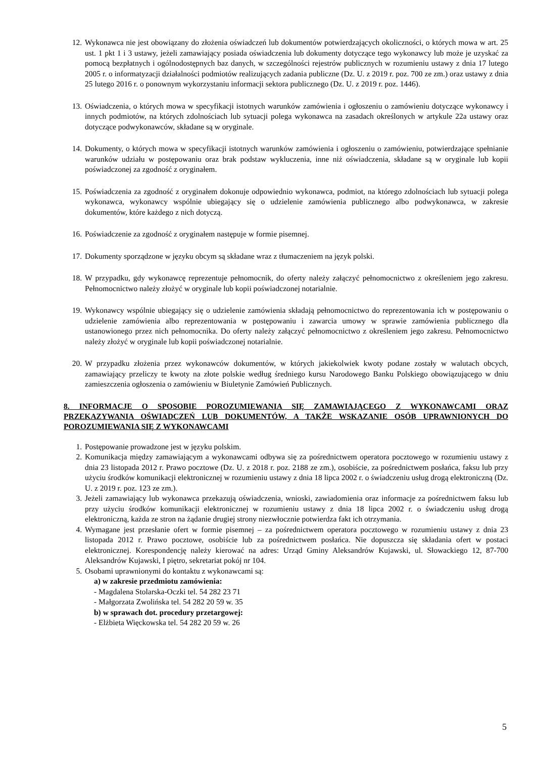12. Wykonawca nie jest obowiązany do złożenia oświadczeń lub dokumentów potwierdzających okoliczności, o których mowa w art. 25 ust. 1 pkt 1 i 3 ustawy, jeżeli zamawiający posiada oświadczenia lub dokumenty dotyczące tego wykonawcy lub może je uzyskać za pomocą bezpłatnych i ogólnodostępnych baz danych, w szczególności rejestrów publicznych w rozumieniu ustawy z dnia 17 lutego 2005 r. o informatyzacji działalności podmiotów realizujących zadania publiczne (Dz. U. z 2019 r. poz. 700 ze zm.) oraz ustawy z dnia 25 lutego 2016 r. o ponownym wykorzystaniu informacji sektora publicznego (Dz. U. z 2019 r. poz. 1446).
13. Oświadczenia, o których mowa w specyfikacji istotnych warunków zamówienia i ogłoszeniu o zamówieniu dotyczące wykonawcy i innych podmiotów, na których zdolnościach lub sytuacji polega wykonawca na zasadach określonych w artykule 22a ustawy oraz dotyczące podwykonawców, składane są w oryginale.
14. Dokumenty, o których mowa w specyfikacji istotnych warunków zamówienia i ogłoszeniu o zamówieniu, potwierdzające spełnianie warunków udziału w postępowaniu oraz brak podstaw wykluczenia, inne niż oświadczenia, składane są w oryginale lub kopii poświadczonej za zgodność z oryginałem.
15. Poświadczenia za zgodność z oryginałem dokonuje odpowiednio wykonawca, podmiot, na którego zdolnościach lub sytuacji polega wykonawca, wykonawcy wspólnie ubiegający się o udzielenie zamówienia publicznego albo podwykonawca, w zakresie dokumentów, które każdego z nich dotyczą.
16. Poświadczenie za zgodność z oryginałem następuje w formie pisemnej.
17. Dokumenty sporządzone w języku obcym są składane wraz z tłumaczeniem na język polski.
18. W przypadku, gdy wykonawcę reprezentuje pełnomocnik, do oferty należy załączyć pełnomocnictwo z określeniem jego zakresu. Pełnomocnictwo należy złożyć w oryginale lub kopii poświadczonej notarialnie.
19. Wykonawcy wspólnie ubiegający się o udzielenie zamówienia składają pełnomocnictwo do reprezentowania ich w postępowaniu o udzielenie zamówienia albo reprezentowania w postępowaniu i zawarcia umowy w sprawie zamówienia publicznego dla ustanowionego przez nich pełnomocnika. Do oferty należy załączyć pełnomocnictwo z określeniem jego zakresu. Pełnomocnictwo należy złożyć w oryginale lub kopii poświadczonej notarialnie.
20. W przypadku złożenia przez wykonawców dokumentów, w których jakiekolwiek kwoty podane zostały w walutach obcych, zamawiający przeliczy te kwoty na złote polskie według średniego kursu Narodowego Banku Polskiego obowiązującego w dniu zamieszczenia ogłoszenia o zamówieniu w Biuletynie Zamówień Publicznych.
8. INFORMACJE O SPOSOBIE POROZUMIEWANIA SIĘ ZAMAWIAJĄCEGO Z WYKONAWCAMI ORAZ PRZEKAZYWANIA OŚWIADCZEŃ LUB DOKUMENTÓW, A TAKŻE WSKAZANIE OSÓB UPRAWNIONYCH DO POROZUMIEWANIA SIĘ Z WYKONAWCAMI
1. Postępowanie prowadzone jest w języku polskim.
2. Komunikacja między zamawiającym a wykonawcami odbywa się za pośrednictwem operatora pocztowego w rozumieniu ustawy z dnia 23 listopada 2012 r. Prawo pocztowe (Dz. U. z 2018 r. poz. 2188 ze zm.), osobiście, za pośrednictwem posłańca, faksu lub przy użyciu środków komunikacji elektronicznej w rozumieniu ustawy z dnia 18 lipca 2002 r. o świadczeniu usług drogą elektroniczną (Dz. U. z 2019 r. poz. 123 ze zm.).
3. Jeżeli zamawiający lub wykonawca przekazują oświadczenia, wnioski, zawiadomienia oraz informacje za pośrednictwem faksu lub przy użyciu środków komunikacji elektronicznej w rozumieniu ustawy z dnia 18 lipca 2002 r. o świadczeniu usług drogą elektroniczną, każda ze stron na żądanie drugiej strony niezwłocznie potwierdza fakt ich otrzymania.
4. Wymagane jest przesłanie ofert w formie pisemnej – za pośrednictwem operatora pocztowego w rozumieniu ustawy z dnia 23 listopada 2012 r. Prawo pocztowe, osobiście lub za pośrednictwem posłańca. Nie dopuszcza się składania ofert w postaci elektronicznej. Korespondencję należy kierować na adres: Urząd Gminy Aleksandrów Kujawski, ul. Słowackiego 12, 87-700 Aleksandrów Kujawski, I piętro, sekretariat pokój nr 104.
5. Osobami uprawnionymi do kontaktu z wykonawcami są:
a) w zakresie przedmiotu zamówienia:
- Magdalena Stolarska-Oczki tel. 54 282 23 71
- Małgorzata Zwolińska tel. 54 282 20 59 w. 35
b) w sprawach dot. procedury przetargowej:
- Elżbieta Więckowska tel. 54 282 20 59 w. 26
5